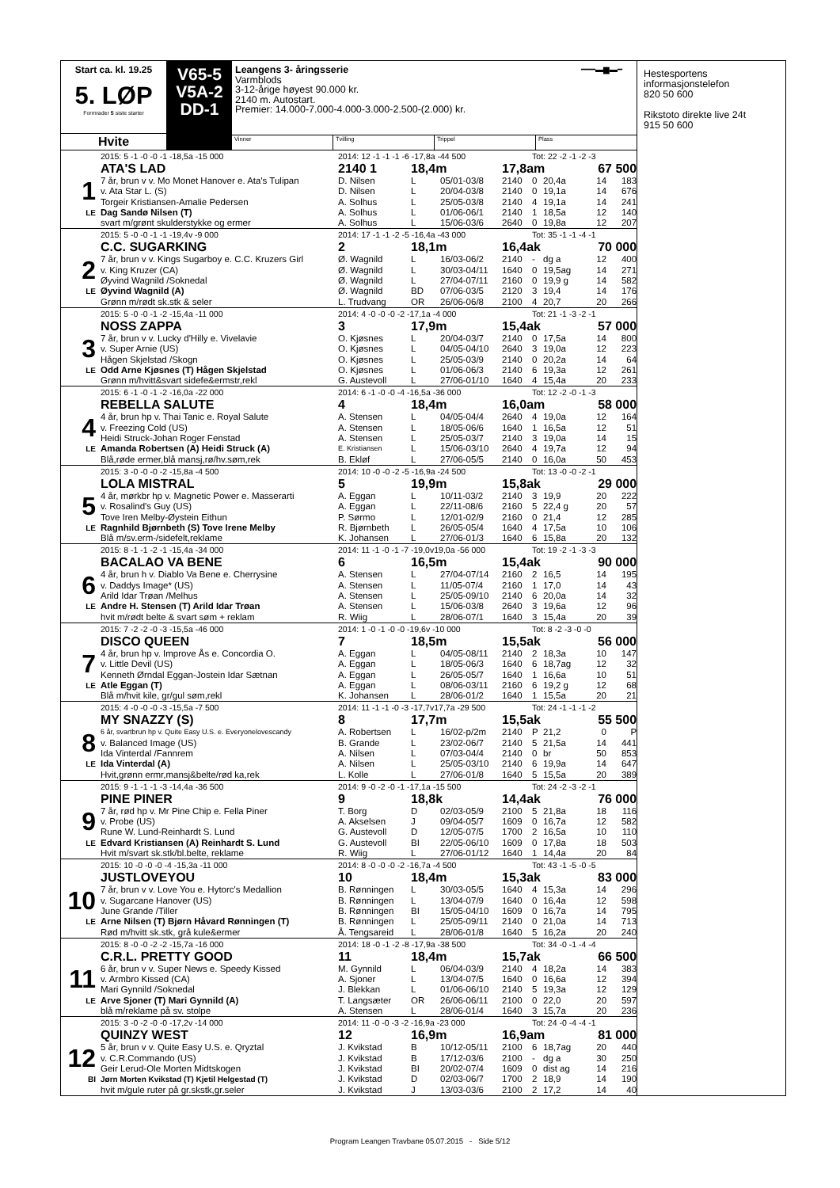Start ca. kl. 19.25
5. LØP
Formrader 5 siste starter
Hvite
V65-5
V5A-2
DD-1
Leangens 3- åringsserie
Varmblods
3-12-årige høyest 90.000 kr.
2140 m. Autostart.
Premier: 14.000-7.000-4.000-3.000-2.500-(2.000) kr.
━━━▬▆▬━
Vinner Tvilling Trippel Plass
| | 2015: 5 -1 -0 -0 -1 -18,5a -15 000 | 2014: 12 -1 -1 -1 -6 -17,8a -44 500 | | | | Tot: 22 -2 -1 -2 -3 | | | |
| | ATA'S LAD | 2140 1 | 18,4m | | 17,8am | | | 67 500 | |
| 1 | 7 år, brun v v. Mo Monet Hanover e. Ata's Tulipan | D. Nilsen | L | 05/01-03/8 | 2140 | 0 | 20,4a | 14 | 183 |
| | v. Ata Star L. (S) | D. Nilsen | L | 20/04-03/8 | 2140 | 0 | 19,1a | 14 | 676 |
| | Torgeir Kristiansen-Amalie Pedersen | A. Solhus | L | 25/05-03/8 | 2140 | 4 | 19,1a | 14 | 241 |
| LE | Dag Sandø Nilsen (T) | A. Solhus | L | 01/06-06/1 | 2140 | 1 | 18,5a | 12 | 140 |
| | svart m/grønt skulderstykke og ermer | A. Solhus | L | 15/06-03/6 | 2640 | 0 | 19,8a | 12 | 207 |
| | 2015: 5 -0 -0 -1 -1 -19,4v -9 000 | 2014: 17 -1 -1 -2 -5 -16,4a -43 000 | | | | Tot: 35 -1 -1 -4 -1 | | | |
| | C.C. SUGARKING | 2 | 18,1m | | 16,4ak | | | 70 000 | |
| 2 | 7 år, brun v v. Kings Sugarboy e. C.C. Kruzers Girl | Ø. Wagnild | L | 16/03-06/2 | 2140 | - | dg a | 12 | 400 |
| | v. King Kruzer (CA) | Ø. Wagnild | L | 30/03-04/11 | 1640 | 0 | 19,5ag | 14 | 271 |
| | Øyvind Wagnild /Soknedal | Ø. Wagnild | L | 27/04-07/11 | 2160 | 0 | 19,9 g | 14 | 582 |
| LE | Øyvind Wagnild (A) | Ø. Wagnild | BD | 07/06-03/5 | 2120 | 3 | 19,4 | 14 | 176 |
| | Grønn m/rødt sk.stk & seler | L. Trudvang | OR | 26/06-06/8 | 2100 | 4 | 20,7 | 20 | 266 |
| | 2015: 5 -0 -0 -1 -2 -15,4a -11 000 | 2014: 4 -0 -0 -0 -2 -17,1a -4 000 | | | | Tot: 21 -1 -3 -2 -1 | | | |
| | NOSS ZAPPA | 3 | 17,9m | | 15,4ak | | | 57 000 | |
| 3 | 7 år, brun v v. Lucky d'Hilly e. Vivelavie | O. Kjøsnes | L | 20/04-03/7 | 2140 | 0 | 17,5a | 14 | 800 |
| | v. Super Arnie (US) | O. Kjøsnes | L | 04/05-04/10 | 2640 | 3 | 19,0a | 12 | 223 |
| | Hågen Skjelstad /Skogn | O. Kjøsnes | L | 25/05-03/9 | 2140 | 0 | 20,2a | 14 | 64 |
| LE | Odd Arne Kjøsnes (T) Hågen Skjelstad | O. Kjøsnes | L | 01/06-06/3 | 2140 | 6 | 19,3a | 12 | 261 |
| | Grønn m/hvitt&svart sidefe&ermstr,rekl | G. Austevoll | L | 27/06-01/10 | 1640 | 4 | 15,4a | 20 | 233 |
| | 2015: 6 -1 -0 -1 -2 -16,0a -22 000 | 2014: 6 -1 -0 -0 -4 -16,5a -36 000 | | | | Tot: 12 -2 -0 -1 -3 | | | |
| | REBELLA SALUTE | 4 | 18,4m | | 16,0am | | | 58 000 | |
| 4 | 4 år, brun hp v. Thai Tanic e. Royal Salute | A. Stensen | L | 04/05-04/4 | 2640 | 4 | 19,0a | 12 | 164 |
| | v. Freezing Cold (US) | A. Stensen | L | 18/05-06/6 | 1640 | 1 | 16,5a | 12 | 51 |
| | Heidi Struck-Johan Roger Fenstad | A. Stensen | L | 25/05-03/7 | 2140 | 3 | 19,0a | 14 | 15 |
| LE | Amanda Robertsen (A) Heidi Struck (A) | E. Kristiansen | L | 15/06-03/10 | 2640 | 4 | 19,7a | 12 | 94 |
| | Blå,røde ermer,blå mansj,rø/hv.søm,rek | B. Ekløf | L | 27/06-05/5 | 2140 | 0 | 16,0a | 50 | 453 |
| | 2015: 3 -0 -0 -0 -2 -15,8a -4 500 | 2014: 10 -0 -0 -2 -5 -16,9a -24 500 | | | | Tot: 13 -0 -0 -2 -1 | | | |
| | LOLA MISTRAL | 5 | 19,9m | | 15,8ak | | | 29 000 | |
| 5 | 4 år, mørkbr hp v. Magnetic Power e. Masserarti | A. Eggan | L | 10/11-03/2 | 2140 | 3 | 19,9 | 20 | 222 |
| | v. Rosalind's Guy (US) | A. Eggan | L | 22/11-08/6 | 2160 | 5 | 22,4 g | 20 | 57 |
| | Tove Iren Melby-Øystein Eithun | P. Sørmo | L | 12/01-02/9 | 2160 | 0 | 21,4 | 12 | 285 |
| LE | Ragnhild Bjørnbeth (S) Tove Irene Melby | R. Bjørnbeth | L | 26/05-05/4 | 1640 | 4 | 17,5a | 10 | 106 |
| | Blå m/sv.erm-/sidefelt,reklame | K. Johansen | L | 27/06-01/3 | 1640 | 6 | 15,8a | 20 | 132 |
| | 2015: 8 -1 -1 -2 -1 -15,4a -34 000 | 2014: 11 -1 -0 -1 -7 -19,0v19,0a -56 000 | | | | Tot: 19 -2 -1 -3 -3 | | | |
| | BACALAO VA BENE | 6 | 16,5m | | 15,4ak | | | 90 000 | |
| 6 | 4 år, brun h v. Diablo Va Bene e. Cherrysine | A. Stensen | L | 27/04-07/14 | 2160 | 2 | 16,5 | 14 | 195 |
| | v. Daddys Image* (US) | A. Stensen | L | 11/05-07/4 | 2160 | 1 | 17,0 | 14 | 43 |
| | Arild Idar Trøan /Melhus | A. Stensen | L | 25/05-09/10 | 2140 | 6 | 20,0a | 14 | 32 |
| LE | Andre H. Stensen (T) Arild Idar Trøan | A. Stensen | L | 15/06-03/8 | 2640 | 3 | 19,6a | 12 | 96 |
| | hvit m/rødt belte & svart søm + reklam | R. Wiig | L | 28/06-07/1 | 1640 | 3 | 15,4a | 20 | 39 |
| | 2015: 7 -2 -2 -0 -3 -15,5a -46 000 | 2014: 1 -0 -1 -0 -0 -19,6v -10 000 | | | | Tot: 8 -2 -3 -0 -0 | | | |
| | DISCO QUEEN | 7 | 18,5m | | 15,5ak | | | 56 000 | |
| 7 | 4 år, brun hp v. Improve Ås e. Concordia O. | A. Eggan | L | 04/05-08/11 | 2140 | 2 | 18,3a | 10 | 147 |
| | v. Little Devil (US) | A. Eggan | L | 18/05-06/3 | 1640 | 6 | 18,7ag | 12 | 32 |
| | Kenneth Ørndal Eggan-Jostein Idar Sætnan | A. Eggan | L | 26/05-05/7 | 1640 | 1 | 16,6a | 10 | 51 |
| LE | Atle Eggan (T) | A. Eggan | L | 08/06-03/11 | 2160 | 6 | 19,2 g | 12 | 68 |
| | Blå m/hvit kile, gr/gul søm,rekl | K. Johansen | L | 28/06-01/2 | 1640 | 1 | 15,5a | 20 | 21 |
| | 2015: 4 -0 -0 -0 -3 -15,5a -7 500 | 2014: 11 -1 -1 -0 -3 -17,7v17,7a -29 500 | | | | Tot: 24 -1 -1 -1 -2 | | | |
| | MY SNAZZY (S) | 8 | 17,7m | | 15,5ak | | | 55 500 | |
| 8 | 6 år, svartbrun hp v. Quite Easy U.S. e. Everyonelovescandy | A. Robertsen | L | 16/02-p/2m | 2140 | P | 21,2 | 0 | P |
| | v. Balanced Image (US) | B. Grande | L | 23/02-06/7 | 2140 | 5 | 21,5a | 14 | 441 |
| | Ida Vinterdal /Fannrem | A. Nilsen | L | 07/03-04/4 | 2140 | 0 | br | 50 | 853 |
| LE | Ida Vinterdal (A) | A. Nilsen | L | 25/05-03/10 | 2140 | 6 | 19,9a | 14 | 647 |
| | Hvit,grønn ermr,mansj&belte/rød ka,rek | L. Kolle | L | 27/06-01/8 | 1640 | 5 | 15,5a | 20 | 389 |
| | 2015: 9 -1 -1 -1 -3 -14,4a -36 500 | 2014: 9 -0 -2 -0 -1 -17,1a -15 500 | | | | Tot: 24 -2 -3 -2 -1 | | | |
| | PINE PINER | 9 | 18,8k | | 14,4ak | | | 76 000 | |
| 9 | 7 år, rød hp v. Mr Pine Chip e. Fella Piner | T. Borg | D | 02/03-05/9 | 2100 | 5 | 21,8a | 18 | 116 |
| | v. Probe (US) | A. Akselsen | J | 09/04-05/7 | 1609 | 0 | 16,7a | 12 | 582 |
| | Rune W. Lund-Reinhardt S. Lund | G. Austevoll | D | 12/05-07/5 | 1700 | 2 | 16,5a | 10 | 110 |
| LE | Edvard Kristiansen (A) Reinhardt S. Lund | G. Austevoll | BI | 22/05-06/10 | 1609 | 0 | 17,8a | 18 | 503 |
| | Hvit m/svart sk.stk/bl.belte, reklame | R. Wiig | L | 27/06-01/12 | 1640 | 1 | 14,4a | 20 | 84 |
| | 2015: 10 -0 -0 -0 -4 -15,3a -11 000 | 2014: 8 -0 -0 -0 -2 -16,7a -4 500 | | | | Tot: 43 -1 -5 -0 -5 | | | |
| | JUSTLOVEYOU | 10 | 18,4m | | 15,3ak | | | 83 000 | |
| 10 | 7 år, brun v v. Love You e. Hytorc's Medallion | B. Rønningen | L | 30/03-05/5 | 1640 | 4 | 15,3a | 14 | 296 |
| | v. Sugarcane Hanover (US) | B. Rønningen | L | 13/04-07/9 | 1640 | 0 | 16,4a | 12 | 598 |
| | June Grande /Tiller | B. Rønningen | BI | 15/05-04/10 | 1609 | 0 | 16,7a | 14 | 795 |
| LE | Arne Nilsen (T) Bjørn Håvard Rønningen (T) | B. Rønningen | L | 25/05-09/11 | 2140 | 0 | 21,0a | 14 | 713 |
| | Rød m/hvitt sk.stk, grå kule&ermer | Å. Tengsareid | L | 28/06-01/8 | 1640 | 5 | 16,2a | 20 | 240 |
| | 2015: 8 -0 -0 -2 -2 -15,7a -16 000 | 2014: 18 -0 -1 -2 -8 -17,9a -38 500 | | | | Tot: 34 -0 -1 -4 -4 | | | |
| | C.R.L. PRETTY GOOD | 11 | 18,4m | | 15,7ak | | | 66 500 | |
| 11 | 6 år, brun v v. Super News e. Speedy Kissed | M. Gynnild | L | 06/04-03/9 | 2140 | 4 | 18,2a | 14 | 383 |
| | v. Armbro Kissed (CA) | A. Sjoner | L | 13/04-07/5 | 1640 | 0 | 16,6a | 12 | 394 |
| | Mari Gynnild /Soknedal | J. Blekkan | L | 01/06-06/10 | 2140 | 5 | 19,3a | 12 | 129 |
| LE | Arve Sjoner (T) Mari Gynnild (A) | T. Langsæter | OR | 26/06-06/11 | 2100 | 0 | 22,0 | 20 | 597 |
| | blå m/reklame på sv. stolpe | A. Stensen | L | 28/06-01/4 | 1640 | 3 | 15,7a | 20 | 236 |
| | 2015: 3 -0 -2 -0 -0 -17,2v -14 000 | 2014: 11 -0 -0 -3 -2 -16,9a -23 000 | | | | Tot: 24 -0 -4 -4 -1 | | | |
| | QUINZY WEST | 12 | 16,9m | | 16,9am | | | 81 000 | |
| 12 | 5 år, brun v v. Quite Easy U.S. e. Qryztal | J. Kvikstad | B | 10/12-05/11 | 2100 | 6 | 18,7ag | 20 | 440 |
| | v. C.R.Commando (US) | J. Kvikstad | B | 17/12-03/6 | 2100 | - | dg a | 30 | 250 |
| | Geir Lerud-Ole Morten Midtskogen | J. Kvikstad | BI | 20/02-07/4 | 1609 | 0 | dist ag | 14 | 216 |
| BI | Jørn Morten Kvikstad (T) Kjetil Helgestad (T) | J. Kvikstad | D | 02/03-06/7 | 1700 | 2 | 18,9 | 14 | 190 |
| | hvit m/gule ruter på gr.skstk,gr.seler | J. Kvikstad | J | 13/03-03/6 | 2100 | 2 | 17,2 | 14 | 40 |
Hestesportens
informasjonstelefon
820 50 600
Rikstoto direkte live 24t
915 50 600
Program Leangen Travbane 05.07.2015 - Side 5/12